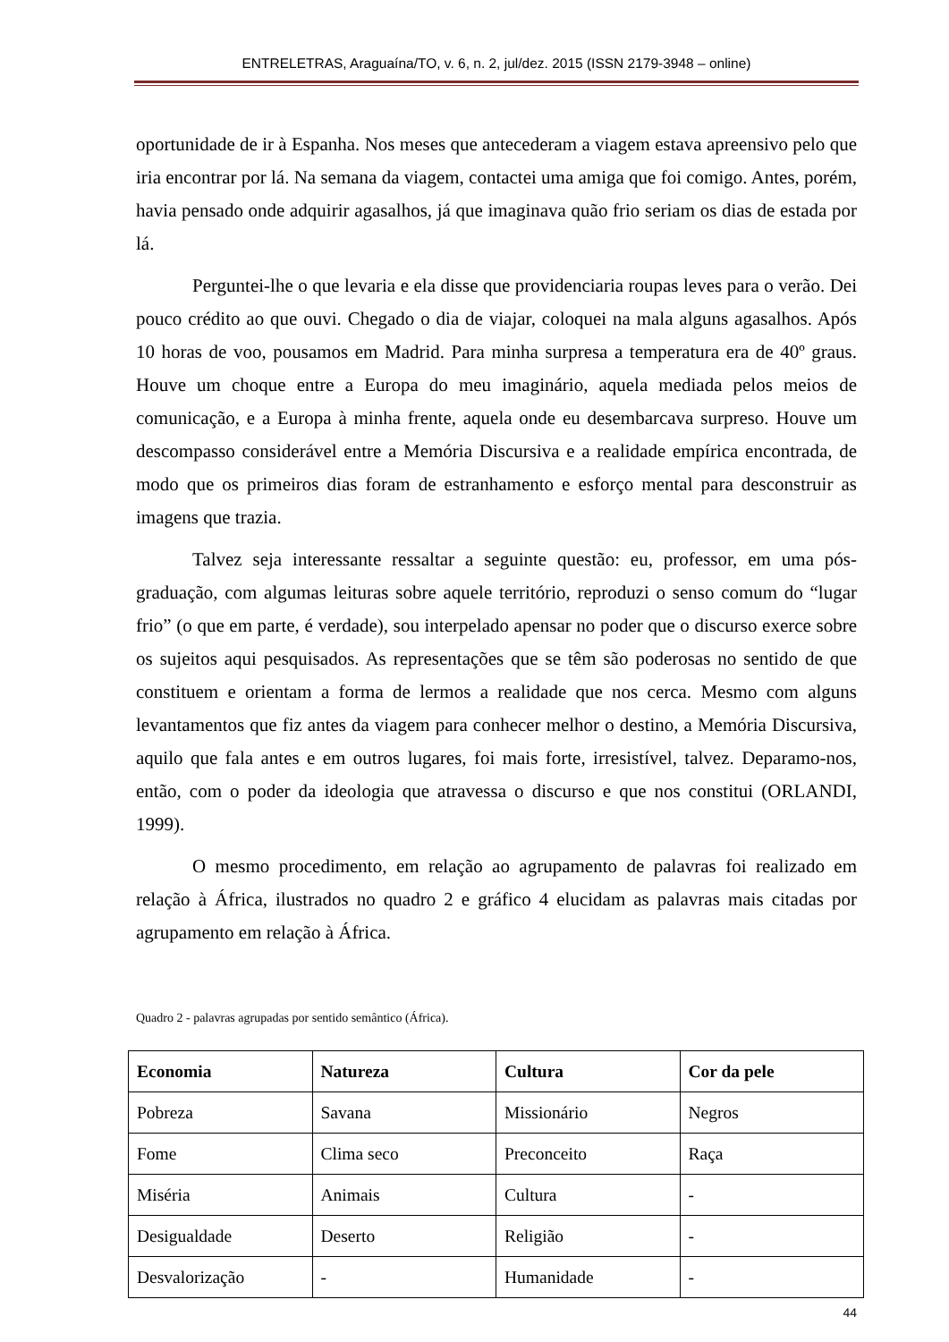ENTRELETRAS, Araguaína/TO, v. 6, n. 2, jul/dez. 2015 (ISSN 2179-3948 – online)
oportunidade de ir à Espanha. Nos meses que antecederam a viagem estava apreensivo pelo que iria encontrar por lá. Na semana da viagem, contactei uma amiga que foi comigo. Antes, porém, havia pensado onde adquirir agasalhos, já que imaginava quão frio seriam os dias de estada por lá.
Perguntei-lhe o que levaria e ela disse que providenciaria roupas leves para o verão. Dei pouco crédito ao que ouvi. Chegado o dia de viajar, coloquei na mala alguns agasalhos. Após 10 horas de voo, pousamos em Madrid. Para minha surpresa a temperatura era de 40º graus. Houve um choque entre a Europa do meu imaginário, aquela mediada pelos meios de comunicação, e a Europa à minha frente, aquela onde eu desembarcava surpreso. Houve um descompasso considerável entre a Memória Discursiva e a realidade empírica encontrada, de modo que os primeiros dias foram de estranhamento e esforço mental para desconstruir as imagens que trazia.
Talvez seja interessante ressaltar a seguinte questão: eu, professor, em uma pós-graduação, com algumas leituras sobre aquele território, reproduzi o senso comum do “lugar frio” (o que em parte, é verdade), sou interpelado apensar no poder que o discurso exerce sobre os sujeitos aqui pesquisados. As representações que se têm são poderosas no sentido de que constituem e orientam a forma de lermos a realidade que nos cerca. Mesmo com alguns levantamentos que fiz antes da viagem para conhecer melhor o destino, a Memória Discursiva, aquilo que fala antes e em outros lugares, foi mais forte, irresistível, talvez. Deparamo-nos, então, com o poder da ideologia que atravessa o discurso e que nos constitui (ORLANDI, 1999).
O mesmo procedimento, em relação ao agrupamento de palavras foi realizado em relação à África, ilustrados no quadro 2 e gráfico 4 elucidam as palavras mais citadas por agrupamento em relação à África.
Quadro 2 - palavras agrupadas por sentido semântico (África).
| Economia | Natureza | Cultura | Cor da pele |
| --- | --- | --- | --- |
| Pobreza | Savana | Missionário | Negros |
| Fome | Clima seco | Preconceito | Raça |
| Miséria | Animais | Cultura | - |
| Desigualdade | Deserto | Religião | - |
| Desvalorização | - | Humanidade | - |
44